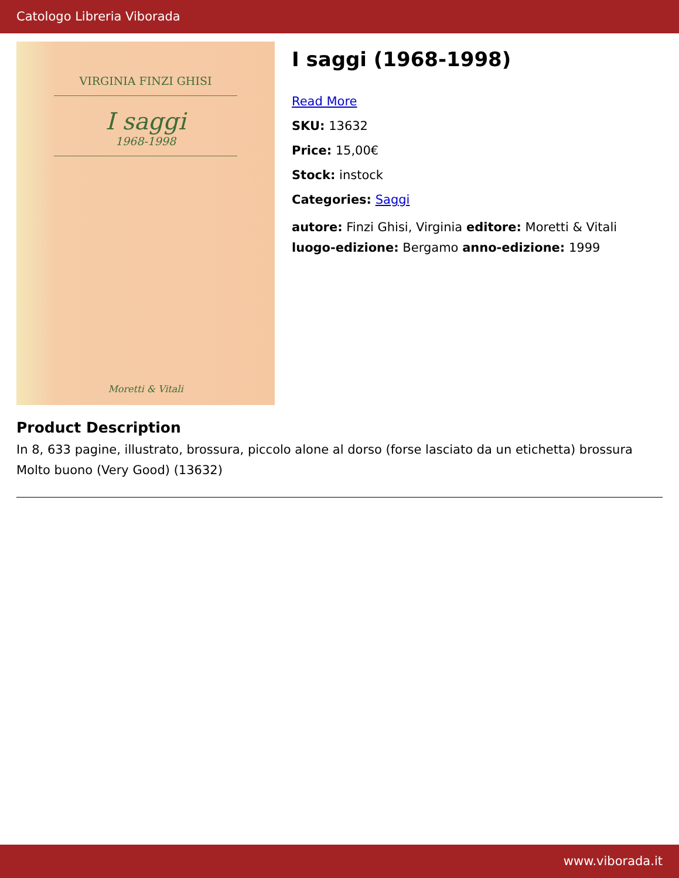Catologo Libreria Viborada
VIRGINIA FINZI GHISI
I saggi
1968-1998
Moretti & Vitali
I saggi (1968-1998)
Read More
SKU: 13632
Price: 15,00€
Stock: instock
Categories: Saggi
autore: Finzi Ghisi, Virginia editore: Moretti & Vitali
luogo-edizione: Bergamo anno-edizione: 1999
Product Description
In 8, 633 pagine, illustrato, brossura, piccolo alone al dorso (forse lasciato da un etichetta) brossura Molto buono (Very Good) (13632)
www.viborada.it